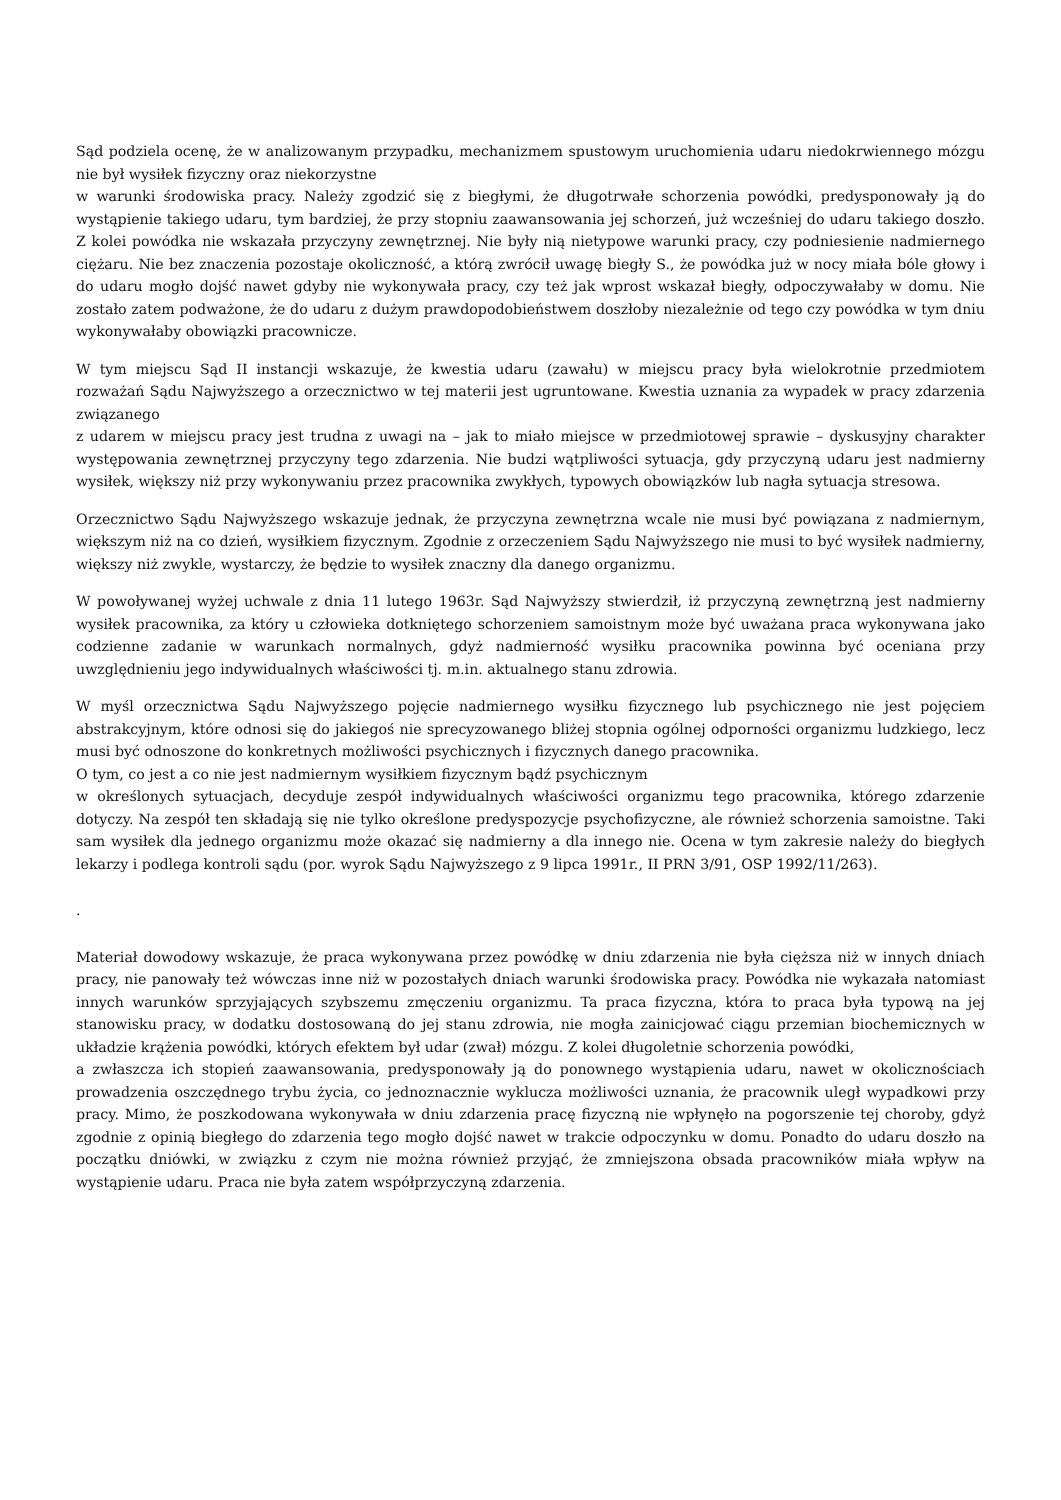Sąd podziela ocenę, że w analizowanym przypadku, mechanizmem spustowym uruchomienia udaru niedokrwiennego mózgu nie był wysiłek fizyczny oraz niekorzystne
w warunki środowiska pracy. Należy zgodzić się z biegłymi, że długotrwałe schorzenia powódki, predysponowały ją do wystąpienie takiego udaru, tym bardziej, że przy stopniu zaawansowania jej schorzeń, już wcześniej do udaru takiego doszło. Z kolei powódka nie wskazała przyczyny zewnętrznej. Nie były nią nietypowe warunki pracy, czy podniesienie nadmiernego ciężaru. Nie bez znaczenia pozostaje okoliczność, a którą zwrócił uwagę biegły S., że powódka już w nocy miała bóle głowy i do udaru mogło dojść nawet gdyby nie wykonywała pracy, czy też jak wprost wskazał biegły, odpoczywałaby w domu. Nie zostało zatem podważone, że do udaru z dużym prawdopodobieństwem doszłoby niezależnie od tego czy powódka w tym dniu wykonywałaby obowiązki pracownicze.
W tym miejscu Sąd II instancji wskazuje, że kwestia udaru (zawału) w miejscu pracy była wielokrotnie przedmiotem rozważań Sądu Najwyższego a orzecznictwo w tej materii jest ugruntowane. Kwestia uznania za wypadek w pracy zdarzenia związanego
z udarem w miejscu pracy jest trudna z uwagi na – jak to miało miejsce w przedmiotowej sprawie – dyskusyjny charakter występowania zewnętrznej przyczyny tego zdarzenia. Nie budzi wątpliwości sytuacja, gdy przyczyną udaru jest nadmierny wysiłek, większy niż przy wykonywaniu przez pracownika zwykłych, typowych obowiązków lub nagła sytuacja stresowa.
Orzecznictwo Sądu Najwyższego wskazuje jednak, że przyczyna zewnętrzna wcale nie musi być powiązana z nadmiernym, większym niż na co dzień, wysiłkiem fizycznym. Zgodnie z orzeczeniem Sądu Najwyższego nie musi to być wysiłek nadmierny, większy niż zwykle, wystarczy, że będzie to wysiłek znaczny dla danego organizmu.
W powoływanej wyżej uchwale z dnia 11 lutego 1963r. Sąd Najwyższy stwierdził, iż przyczyną zewnętrzną jest nadmierny wysiłek pracownika, za który u człowieka dotkniętego schorzeniem samoistnym może być uważana praca wykonywana jako codzienne zadanie w warunkach normalnych, gdyż nadmierność wysiłku pracownika powinna być oceniana przy uwzględnieniu jego indywidualnych właściwości tj. m.in. aktualnego stanu zdrowia.
W myśl orzecznictwa Sądu Najwyższego pojęcie nadmiernego wysiłku fizycznego lub psychicznego nie jest pojęciem abstrakcyjnym, które odnosi się do jakiegoś nie sprecyzowanego bliżej stopnia ogólnej odporności organizmu ludzkiego, lecz musi być odnoszone do konkretnych możliwości psychicznych i fizycznych danego pracownika.
O tym, co jest a co nie jest nadmiernym wysiłkiem fizycznym bądź psychicznym
w określonych sytuacjach, decyduje zespół indywidualnych właściwości organizmu tego pracownika, którego zdarzenie dotyczy. Na zespół ten składają się nie tylko określone predyspozycje psychofizyczne, ale również schorzenia samoistne. Taki sam wysiłek dla jednego organizmu może okazać się nadmierny a dla innego nie. Ocena w tym zakresie należy do biegłych lekarzy i podlega kontroli sądu (por. wyrok Sądu Najwyższego z 9 lipca 1991r., II PRN 3/91, OSP 1992/11/263).
.
Materiał dowodowy wskazuje, że praca wykonywana przez powódkę w dniu zdarzenia nie była cięższa niż w innych dniach pracy, nie panowały też wówczas inne niż w pozostałych dniach warunki środowiska pracy. Powódka nie wykazała natomiast innych warunków sprzyjających szybszemu zmęczeniu organizmu. Ta praca fizyczna, która to praca była typową na jej stanowisku pracy, w dodatku dostosowaną do jej stanu zdrowia, nie mogła zainicjować ciągu przemian biochemicznych w układzie krążenia powódki, których efektem był udar (zwał) mózgu. Z kolei długoletnie schorzenia powódki,
a zwłaszcza ich stopień zaawansowania, predysponowały ją do ponownego wystąpienia udaru, nawet w okolicznościach prowadzenia oszczędnego trybu życia, co jednoznacznie wyklucza możliwości uznania, że pracownik uległ wypadkowi przy pracy. Mimo, że poszkodowana wykonywała w dniu zdarzenia pracę fizyczną nie wpłynęło na pogorszenie tej choroby, gdyż zgodnie z opinią biegłego do zdarzenia tego mogło dojść nawet w trakcie odpoczynku w domu. Ponadto do udaru doszło na początku dniówki, w związku z czym nie można również przyjąć, że zmniejszona obsada pracowników miała wpływ na wystąpienie udaru. Praca nie była zatem współprzyczyną zdarzenia.